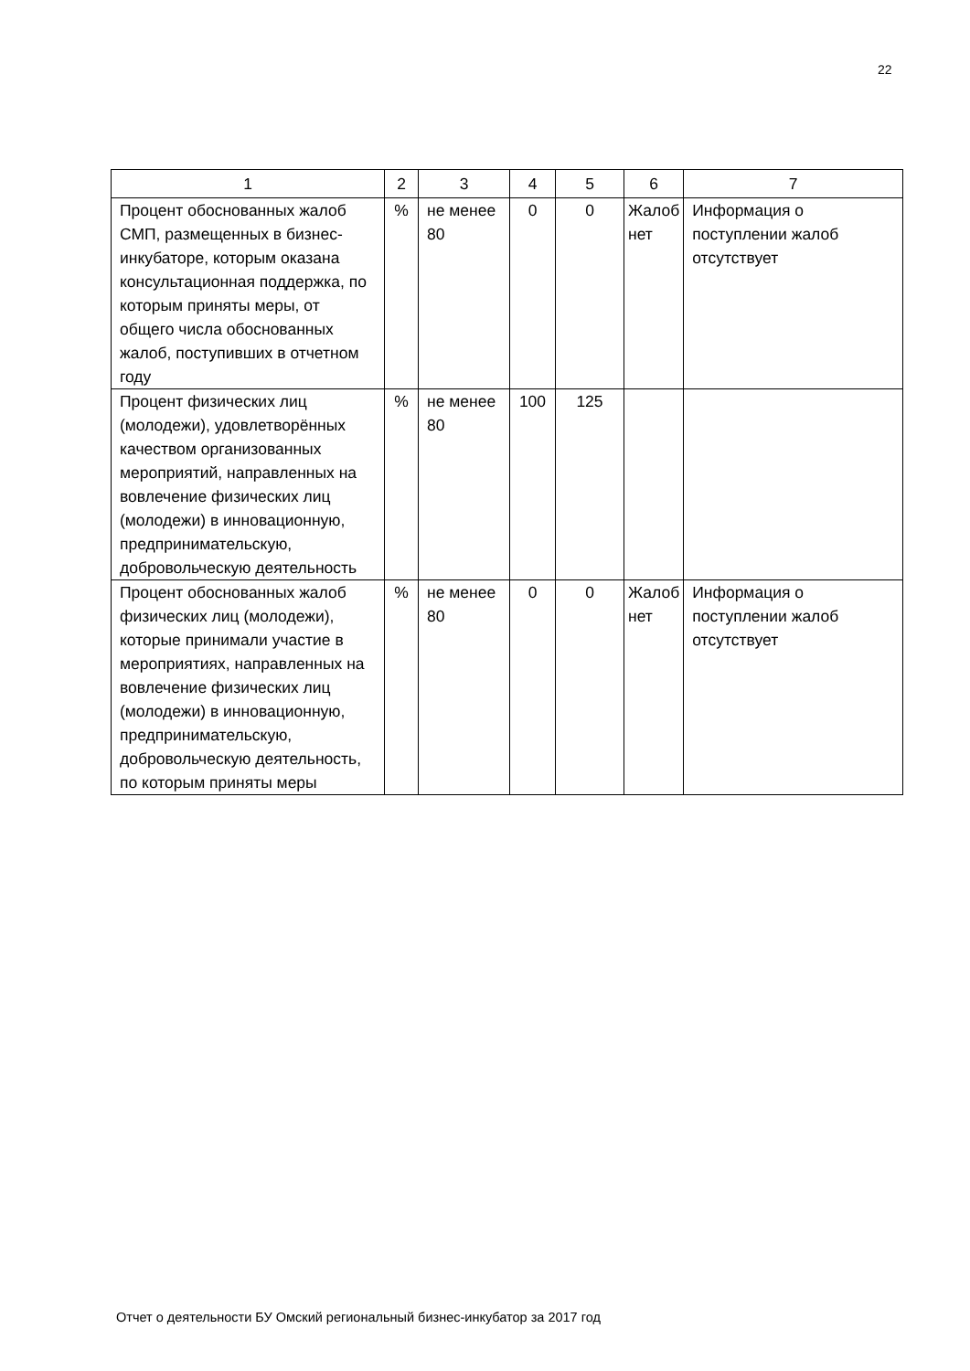22
| 1 | 2 | 3 | 4 | 5 | 6 | 7 |
| --- | --- | --- | --- | --- | --- | --- |
| Процент обоснованных жалоб СМП, размещенных в бизнес-инкубаторе, которым оказана консультационная поддержка, по которым приняты меры, от общего числа обоснованных жалоб, поступивших в отчетном году | % | не менее 80 | 0 | 0 | Жалоб нет | Информация о поступлении жалоб отсутствует |
| Процент физических лиц (молодежи), удовлетворённых качеством организованных мероприятий, направленных на вовлечение физических лиц (молодежи) в инновационную, предпринимательскую, добровольческую деятельность | % | не менее 80 | 100 | 125 | | |
| Процент обоснованных жалоб физических лиц (молодежи), которые принимали участие в мероприятиях, направленных на вовлечение физических лиц (молодежи) в инновационную, предпринимательскую, добровольческую деятельность, по которым приняты меры | % | не менее 80 | 0 | 0 | Жалоб нет | Информация о поступлении жалоб отсутствует |
Отчет о деятельности БУ Омский региональный бизнес-инкубатор за 2017 год